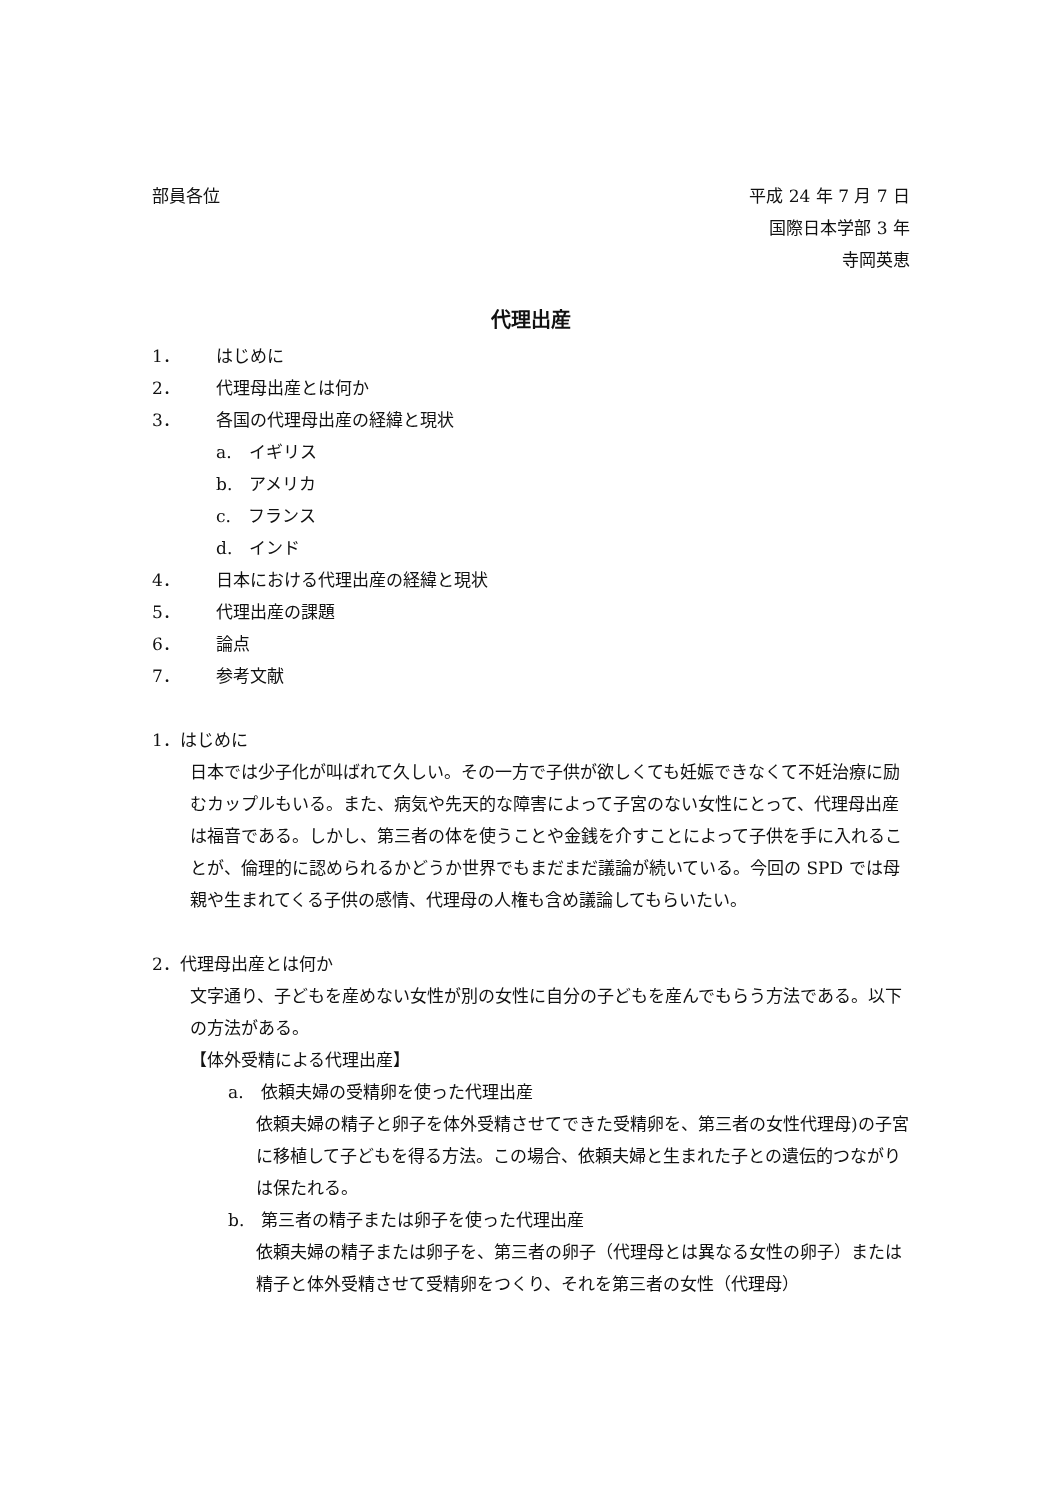部員各位 平成 24 年 7 月 7 日
国際日本学部 3 年
寺岡英恵
代理出産
1． はじめに
2． 代理母出産とは何か
3． 各国の代理母出産の経緯と現状
a.　イギリス
b.　アメリカ
c.　フランス
d.　インド
4． 日本における代理出産の経緯と現状
5． 代理出産の課題
6． 論点
7． 参考文献
1．はじめに
日本では少子化が叫ばれて久しい。その一方で子供が欲しくても妊娠できなくて不妊治療に励むカップルもいる。また、病気や先天的な障害によって子宮のない女性にとって、代理母出産は福音である。しかし、第三者の体を使うことや金銭を介すことによって子供を手に入れることが、倫理的に認められるかどうか世界でもまだまだ議論が続いている。今回の SPD では母親や生まれてくる子供の感情、代理母の人権も含め議論してもらいたい。
2．代理母出産とは何か
文字通り、子どもを産めない女性が別の女性に自分の子どもを産んでもらう方法である。以下の方法がある。
【体外受精による代理出産】
a.　依頼夫婦の受精卵を使った代理出産
依頼夫婦の精子と卵子を体外受精させてできた受精卵を、第三者の女性代理母)の子宮に移植して子どもを得る方法。この場合、依頼夫婦と生まれた子との遺伝的つながりは保たれる。
b.　第三者の精子または卵子を使った代理出産
依頼夫婦の精子または卵子を、第三者の卵子（代理母とは異なる女性の卵子）または精子と体外受精させて受精卵をつくり、それを第三者の女性（代理母）